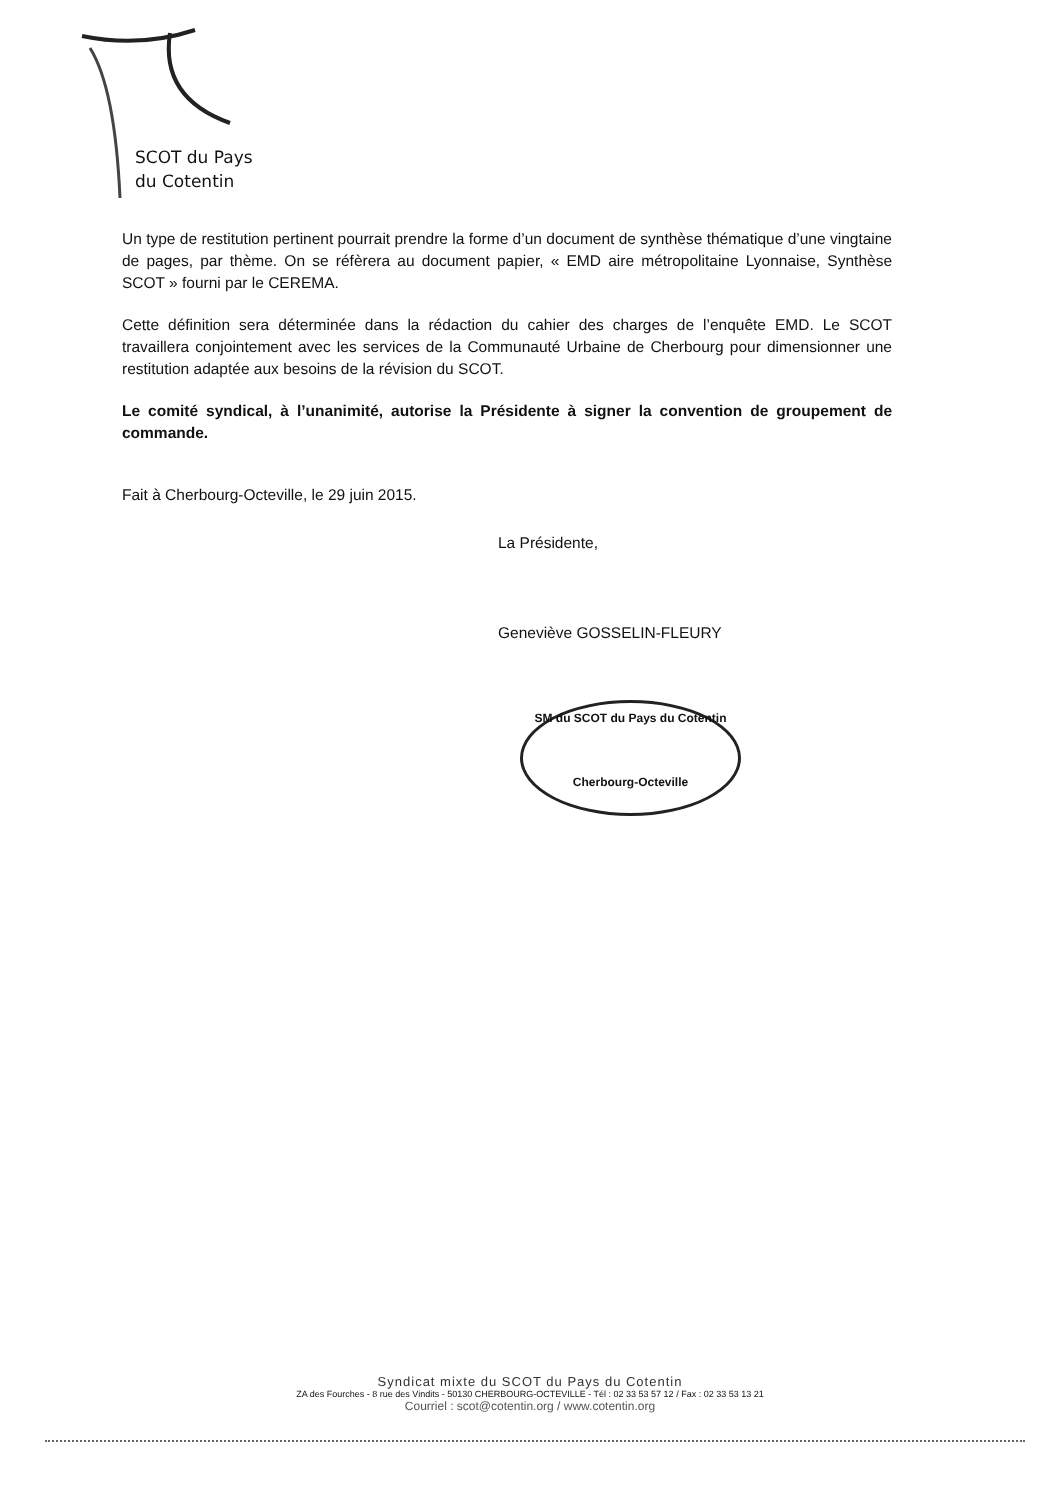SCOT du Pays
du Cotentin
Un type de restitution pertinent pourrait prendre la forme d’un document de synthèse thématique d’une vingtaine de pages, par thème. On se réfèrera au document papier, « EMD aire métropolitaine Lyonnaise, Synthèse SCOT » fourni par le CEREMA.
Cette définition sera déterminée dans la rédaction du cahier des charges de l’enquête EMD. Le SCOT travaillera conjointement avec les services de la Communauté Urbaine de Cherbourg pour dimensionner une restitution adaptée aux besoins de la révision du SCOT.
Le comité syndical, à l’unanimité, autorise la Présidente à signer la convention de groupement de commande.
Fait à Cherbourg-Octeville, le 29 juin 2015.
La Présidente,
Geneviève GOSSELIN-FLEURY
SM du SCOT du Pays du Cotentin
Cherbourg-Octeville
Syndicat mixte du SCOT du Pays du Cotentin
ZA des Fourches - 8 rue des Vindits - 50130 CHERBOURG-OCTEVILLE - Tél : 02 33 53 57 12 / Fax : 02 33 53 13 21
Courriel : scot@cotentin.org / www.cotentin.org